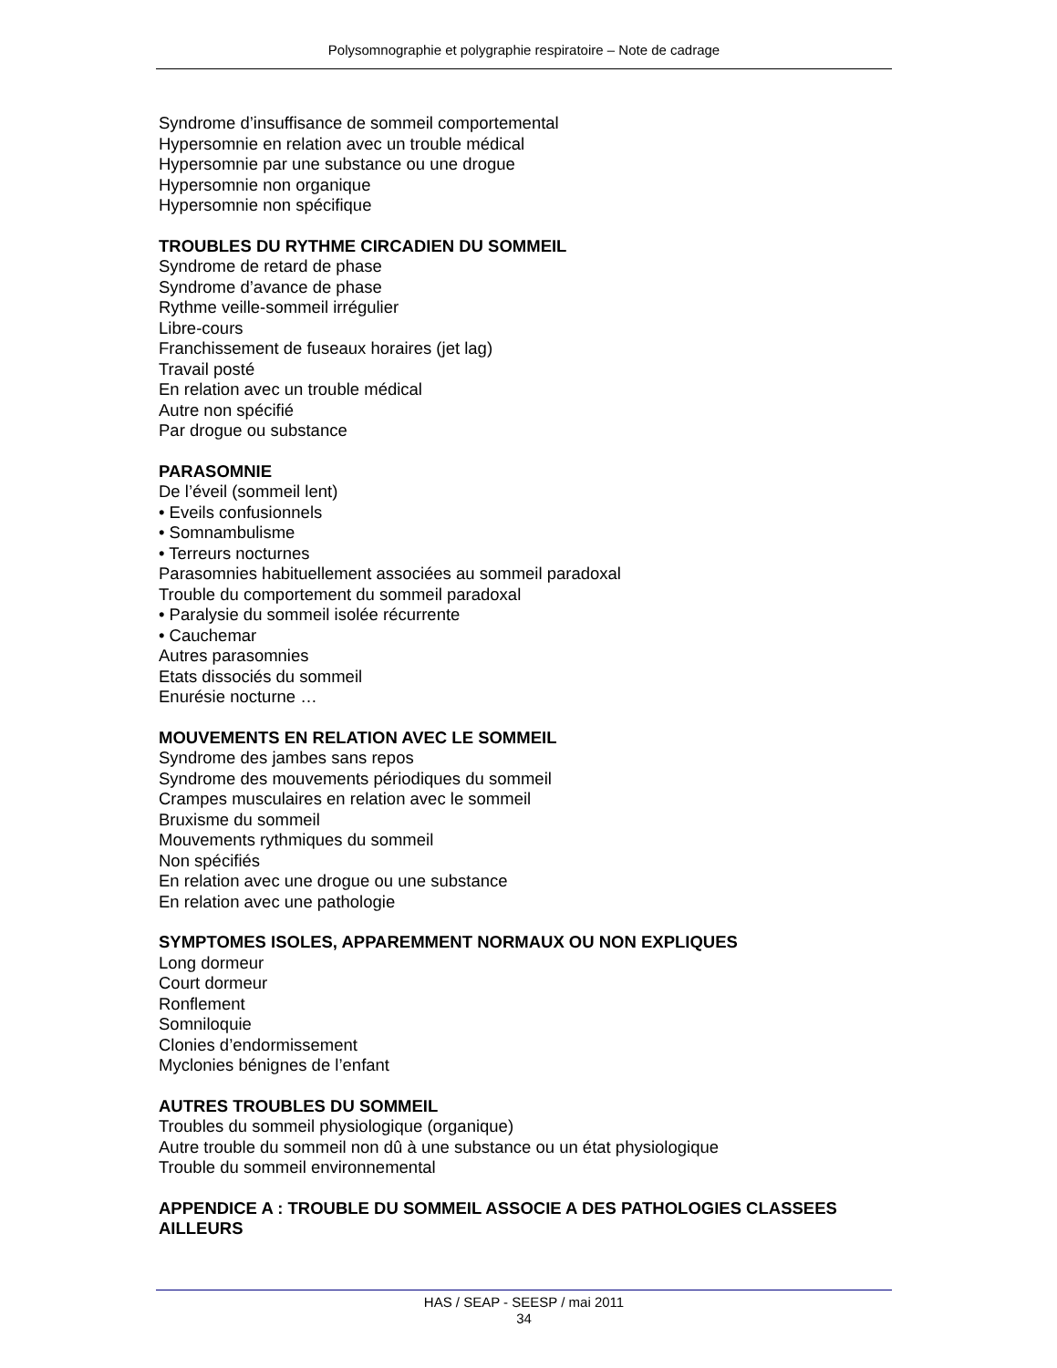Polysomnographie et polygraphie respiratoire – Note de cadrage
Syndrome d’insuffisance de sommeil comportemental
Hypersomnie en relation avec un trouble médical
Hypersomnie par une substance ou une drogue
Hypersomnie non organique
Hypersomnie non spécifique
TROUBLES DU RYTHME CIRCADIEN DU SOMMEIL
Syndrome de retard de phase
Syndrome d’avance de phase
Rythme veille-sommeil irrégulier
Libre-cours
Franchissement de fuseaux horaires (jet lag)
Travail posté
En relation avec un trouble médical
Autre non spécifié
Par drogue ou substance
PARASOMNIE
De l’éveil (sommeil lent)
• Eveils confusionnels
• Somnambulisme
• Terreurs nocturnes
Parasomnies habituellement associées au sommeil paradoxal
Trouble du comportement du sommeil paradoxal
• Paralysie du sommeil isolée récurrente
• Cauchemar
Autres parasomnies
Etats dissociés du sommeil
Enurésie nocturne …
MOUVEMENTS EN RELATION AVEC LE SOMMEIL
Syndrome des jambes sans repos
Syndrome des mouvements périodiques du sommeil
Crampes musculaires en relation avec le sommeil
Bruxisme du sommeil
Mouvements rythmiques du sommeil
Non spécifiés
En relation avec une drogue ou une substance
En relation avec une pathologie
SYMPTOMES ISOLES, APPAREMMENT NORMAUX OU NON EXPLIQUES
Long dormeur
Court dormeur
Ronflement
Somniloquie
Clonies d’endormissement
Myclonies bénignes de l’enfant
AUTRES TROUBLES DU SOMMEIL
Troubles du sommeil physiologique (organique)
Autre trouble du sommeil non dû à une substance ou un état physiologique
Trouble du sommeil environnemental
APPENDICE A : TROUBLE DU SOMMEIL ASSOCIE A DES PATHOLOGIES CLASSEES AILLEURS
HAS / SEAP - SEESP / mai 2011
34